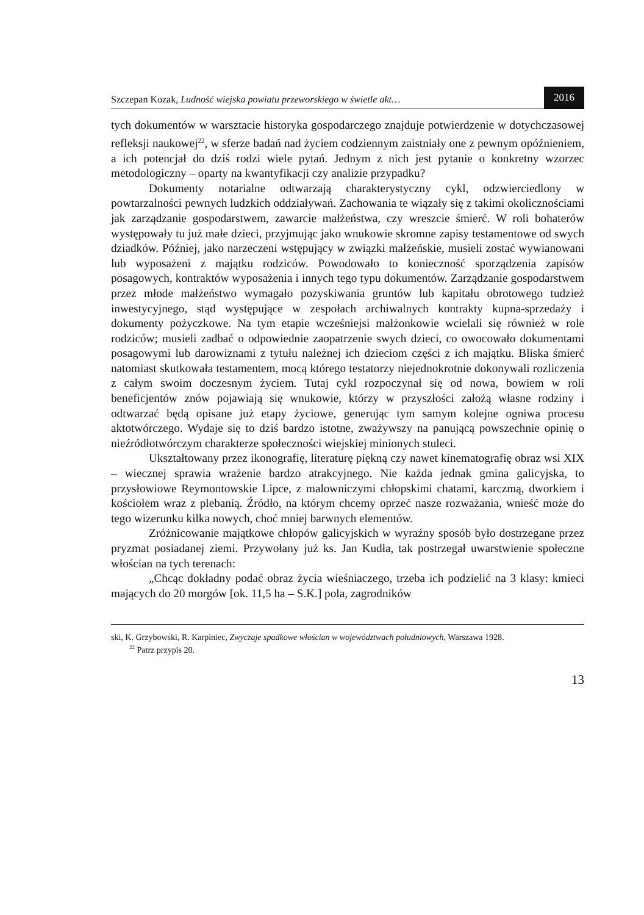Szczepan Kozak, Ludność wiejska powiatu przeworskiego w świetle akt…
2016
tych dokumentów w warsztacie historyka gospodarczego znajduje potwierdzenie w dotychczasowej refleksji naukowej<sup>22</sup>, w sferze badań nad życiem codziennym zaistniały one z pewnym opóźnieniem, a ich potencjał do dziś rodzi wiele pytań. Jednym z nich jest pytanie o konkretny wzorzec metodologiczny – oparty na kwantyfikacji czy analizie przypadku?
Dokumenty notarialne odtwarzają charakterystyczny cykl, odzwierciedlony w powtarzalności pewnych ludzkich oddziaływań. Zachowania te wiązały się z takimi okolicznościami jak zarządzanie gospodarstwem, zawarcie małżeństwa, czy wreszcie śmierć. W roli bohaterów występowały tu już małe dzieci, przyjmując jako wnukowie skromne zapisy testamentowe od swych dziadków. Później, jako narzeczeni wstępujący w związki małżeńskie, musieli zostać wywianowani lub wyposażeni z majątku rodziców. Powodowało to konieczność sporządzenia zapisów posagowych, kontraktów wyposażenia i innych tego typu dokumentów. Zarządzanie gospodarstwem przez młode małżeństwo wymagało pozyskiwania gruntów lub kapitału obrotowego tudzież inwestycyjnego, stąd występujące w zespołach archiwalnych kontrakty kupna-sprzedaży i dokumenty pożyczkowe. Na tym etapie wcześniejsi małżonkowie wcielali się również w role rodziców; musieli zadbać o odpowiednie zaopatrzenie swych dzieci, co owocowało dokumentami posagowymi lub darowiznami z tytułu należnej ich dzieciom części z ich majątku. Bliska śmierć natomiast skutkowała testamentem, mocą którego testatorzy niejednokrotnie dokonywali rozliczenia z całym swoim doczesnym życiem. Tutaj cykl rozpoczynał się od nowa, bowiem w roli beneficjentów znów pojawiają się wnukowie, którzy w przyszłości założą własne rodziny i odtwarzać będą opisane już etapy życiowe, generując tym samym kolejne ogniwa procesu aktotwórczego. Wydaje się to dziś bardzo istotne, zważywszy na panującą powszechnie opinię o nieźródłotwórczym charakterze społeczności wiejskiej minionych stuleci.
Ukształtowany przez ikonografię, literaturę piękną czy nawet kinematografię obraz wsi XIX – wiecznej sprawia wrażenie bardzo atrakcyjnego. Nie każda jednak gmina galicyjska, to przysłowiowe Reymontowskie Lipce, z malowniczymi chłopskimi chatami, karczmą, dworkiem i kościołem wraz z plebanią. Źródło, na którym chcemy oprzeć nasze rozważania, wnieść może do tego wizerunku kilka nowych, choć mniej barwnych elementów.
Zróżnicowanie majątkowe chłopów galicyjskich w wyraźny sposób było dostrzegane przez pryzmat posiadanej ziemi. Przywołany już ks. Jan Kudła, tak postrzegał uwarstwienie społeczne włościan na tych terenach:
„Chcąc dokładny podać obraz życia wieśniaczego, trzeba ich podzielić na 3 klasy: kmieci mających do 20 morgów [ok. 11,5 ha – S.K.] pola, zagrodników
ski, K. Grzybowski, R. Karpiniec, Zwyczaje spadkowe włościan w województwach południowych, Warszawa 1928.
<sup>22</sup> Patrz przypis 20.
13